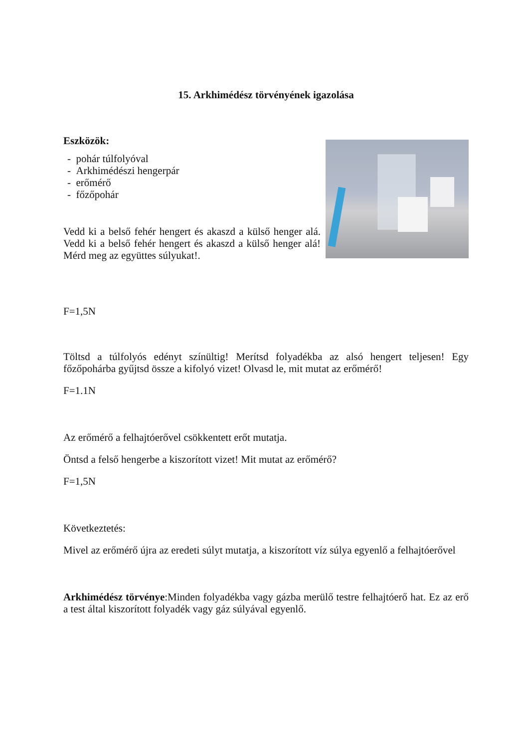15. Arkhimédész törvényének igazolása
Eszközök:
- pohár túlfolyóval
- Arkhimédészi hengerpár
- erőmérő
- főzőpohár
Vedd ki a belső fehér hengert és akaszd a külső henger alá. Vedd ki a belső fehér hengert és akaszd a külső henger alá! Mérd meg az együttes súlyukat!.
F=1,5N
Töltsd a túlfolyós edényt színültig! Merítsd folyadékba az alsó hengert teljesen! Egy főzőpohárba gyűjtsd össze a kifolyó vizet! Olvasd le, mit mutat az erőmérő!
F=1.1N
Az erőmérő a felhajtóerővel csökkentett erőt mutatja.
Öntsd a felső hengerbe a kiszorított vizet! Mit mutat az erőmérő?
F=1,5N
Következtetés:
Mivel az erőmérő újra az eredeti súlyt mutatja, a kiszorított víz súlya egyenlő a felhajtóerővel
Arkhimédész törvénye:Minden folyadékba vagy gázba merülő testre felhajtóerő hat. Ez az erő a test által kiszorított folyadék vagy gáz súlyával egyenlő.